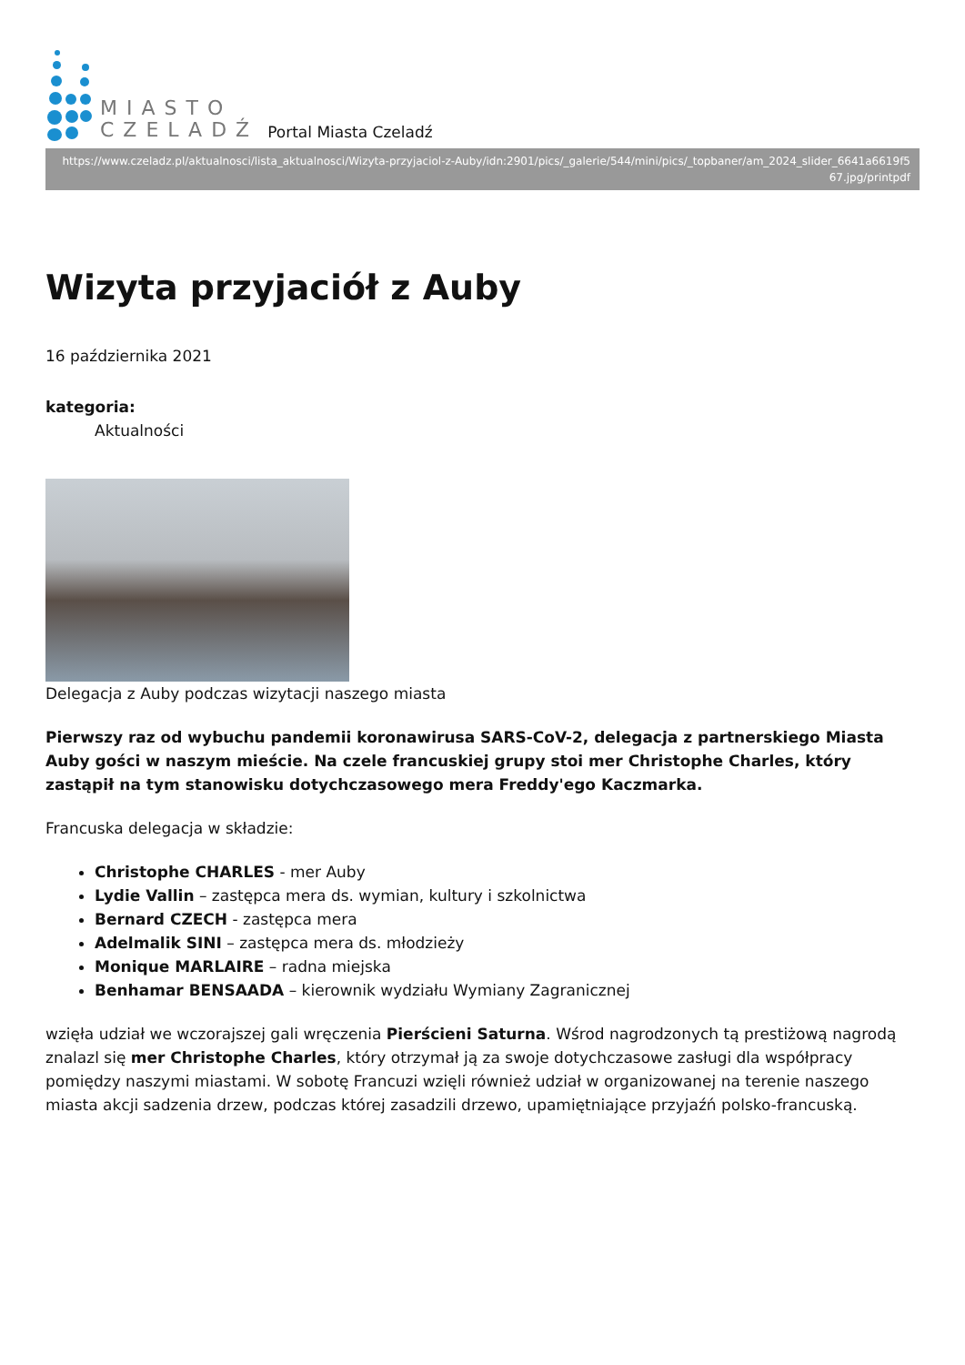MIASTO
CZELADŹ
Portal Miasta Czeladź
https://www.czeladz.pl/aktualnosci/lista_aktualnosci/Wizyta-przyjaciol-z-Auby/idn:2901/pics/_galerie/544/mini/pics/_topbaner/am_2024_slider_6641a6619f5 67.jpg/printpdf
Wizyta przyjaciół z Auby
16 października 2021
kategoria:
Aktualności
Delegacja z Auby podczas wizytacji naszego miasta
Pierwszy raz od wybuchu pandemii koronawirusa SARS-CoV-2, delegacja z partnerskiego Miasta Auby gości w naszym mieście. Na czele francuskiej grupy stoi mer Christophe Charles, który zastąpił na tym stanowisku dotychczasowego mera Freddy'ego Kaczmarka.
Francuska delegacja w składzie:
Christophe CHARLES - mer Auby
Lydie Vallin – zastępca mera ds. wymian, kultury i szkolnictwa
Bernard CZECH - zastępca mera
Adelmalik SINI – zastępca mera ds. młodzieży
Monique MARLAIRE – radna miejska
Benhamar BENSAADA – kierownik wydziału Wymiany Zagranicznej
wzięła udział we wczorajszej gali wręczenia Pierścieni Saturna. Wśrod nagrodzonych tą prestiżową nagrodą znalazl się mer Christophe Charles, który otrzymał ją za swoje dotychczasowe zasługi dla współpracy pomiędzy naszymi miastami. W sobotę Francuzi wzięli również udział w organizowanej na terenie naszego miasta akcji sadzenia drzew, podczas której zasadzili drzewo, upamiętniające przyjaźń polsko-francuską.